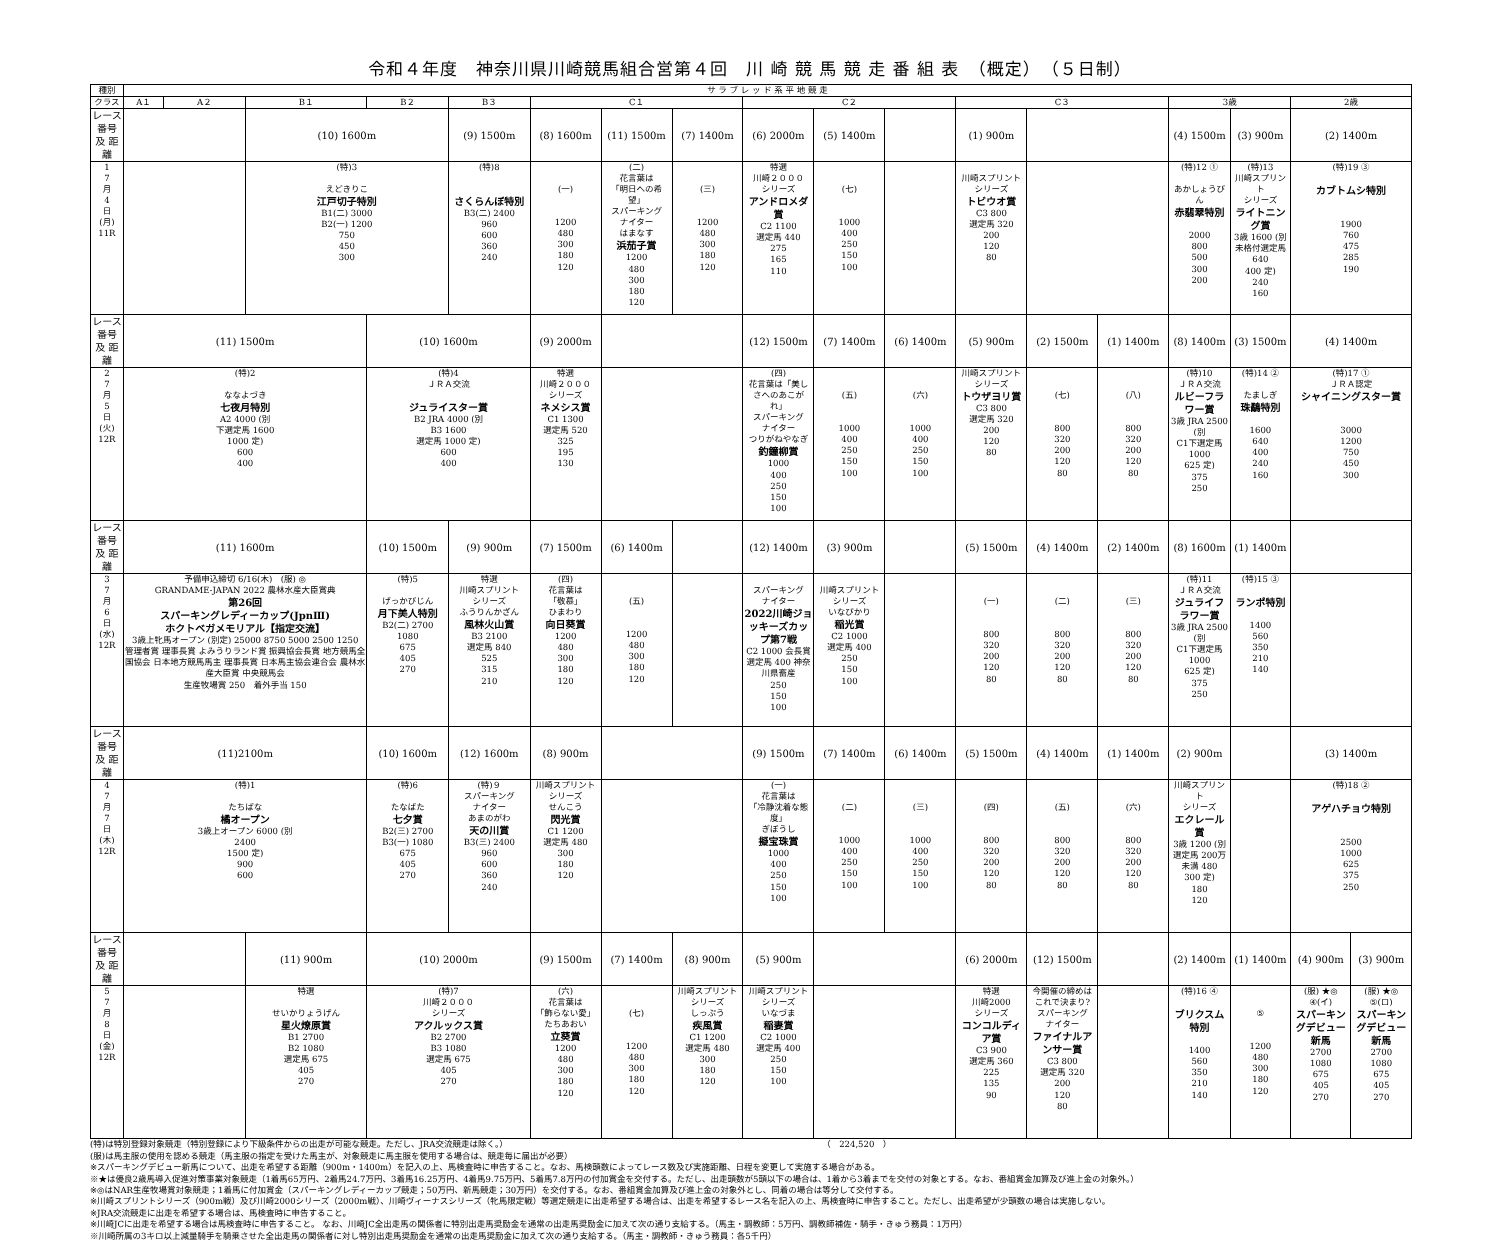令和４年度　神奈川県川崎競馬組合営第４回　川 崎 競 馬 競 走 番 組 表　（概定）　（５日制）
| 種別 | サ ラ ブ レ ッ ド 系 平 地 競 走 | | | | | | | | | | | | | | | | | |
| --- | --- | --- | --- | --- | --- | --- | --- | --- | --- | --- | --- | --- | --- | --- | --- | --- | --- | --- |
| クラス | A１ | A２ | B１ | B２ | B３ | C１ | | | C２ | | | C３ | | | 3歳 | | 2歳 | |
| レース番号 及 距 離 | | | (10) 1600m | | (9) 1500m | (8) 1600m | (11) 1500m | (7) 1400m | (6) 2000m | (5) 1400m | | (1) 900m | | | (4) 1500m | (3) 900m | (2) 1400m | |
| 1 7 月 4 日 (月) 11R | | | (特)3 えどきりこ 江戸切子特別 B1(二) 3000 B2(一) 1200 750 450 300 | | (特)8 さくらんぼ特別 B3(二) 2400 960 600 360 240 | (一) 1200 480 300 180 120 | (二) 花言葉は 「明日への希望」 スパーキング ナイター はまなす 浜茄子賞 1200 480 300 180 120 | (三) 1200 480 300 180 120 | 特選 川崎２０００ シリーズ アンドロメダ賞 C2 1100 選定馬 440 275 165 110 | (七) 1000 400 250 150 100 | | 川崎スプリント シリーズ トビウオ賞 C3 800 選定馬 320 200 120 80 | | | (特)12 ① あかしょうびん 赤翡翠特別 2000 800 500 300 200 | (特)13 川崎スプリント シリーズ ライトニング賞 3歳 1600 (別 未格付選定馬 640 400 定) 240 160 | (特)19 ③ カブトムシ特別 1900 760 475 285 190 | |
| レース番号 及 距 離 | (11) 1500m | | | (10) 1600m | | (9) 2000m | | | (12) 1500m | (7) 1400m | (6) 1400m | (5) 900m | (2) 1500m | (1) 1400m | (8) 1400m | (3) 1500m | (4) 1400m | |
| 2 7 月 5 日 (火) 12R | (特)2 ななよづき 七夜月特別 A2 4000 (別 下選定馬 1600 1000 定) 600 400 | | | (特)4 ＪＲＡ交流 ジュライスター賞 B2 JRA 4000 (別 B3 1600 選定馬 1000 定) 600 400 | | 特選 川崎２０００ シリーズ ネメシス賞 C1 1300 選定馬 520 325 195 130 | | | (四) 花言葉は「美しさへのあこがれ」 スパーキング ナイター つりがねやなぎ 釣鐘柳賞 1000 400 250 150 100 | (五) 1000 400 250 150 100 | (六) 1000 400 250 150 100 | 川崎スプリント シリーズ トウザヨリ賞 C3 800 選定馬 320 200 120 80 | (七) 800 320 200 120 80 | (八) 800 320 200 120 80 | (特)10 ＪＲＡ交流 ルビーフラワー賞 3歳 JRA 2500 (別 C1下選定馬 1000 625 定) 375 250 | (特)14 ② たましぎ 珠鷸特別 1600 640 400 240 160 | (特)17 ① ＪＲＡ認定 シャイニングスター賞 3000 1200 750 450 300 | |
| レース番号 及 距 離 | (11) 1600m | | | (10) 1500m | (9) 900m | (7) 1500m | (6) 1400m | | (12) 1400m | (3) 900m | | (5) 1500m | (4) 1400m | (2) 1400m | (8) 1600m | (1) 1400m | | |
| 3 7 月 6 日 (水) 12R | 予備申込締切 6/16(木) (服) ◎ GRANDAME-JAPAN 2022 農林水産大臣賞典 第26回 スパーキングレディーカップ(JpnⅢ) ホクトベガメモリアル【指定交流】 3歳上牝馬オープン (別定) 25000 8750 5000 2500 1250 管理者賞 理事長賞 よみうりランド賞 振興協会長賞 地方競馬全国協会 日本地方競馬馬主 理事長賞 日本馬主協会連合会 農林水産大臣賞 中央競馬会 生産牧場賞 250 着外手当 150 | | | (特)5 げっかびじん 月下美人特別 B2(二) 2700 1080 675 405 270 | 特選 川崎スプリント シリーズ ふうりんかざん 風林火山賞 B3 2100 選定馬 840 525 315 210 | (四) 花言葉は 「敬慕」 ひまわり 向日葵賞 1200 480 300 180 120 | (五) 1200 480 300 180 120 | | スパーキング ナイター 2022川崎ジョッキーズカップ第7戦 C2 1000 会長賞 選定馬 400 神奈川県畜産 250 150 100 | 川崎スプリント シリーズ いなびかり 稲光賞 C2 1000 選定馬 400 250 150 100 | | (一) 800 320 200 120 80 | (二) 800 320 200 120 80 | (三) 800 320 200 120 80 | (特)11 ＪＲＡ交流 ジュライフラワー賞 3歳 JRA 2500 (別 C1下選定馬 1000 625 定) 375 250 | (特)15 ③ ランポ特別 1400 560 350 210 140 | | |
| レース番号 及 距 離 | (11)2100m | | | (10) 1600m | (12) 1600m | (8) 900m | | | (9) 1500m | (7) 1400m | (6) 1400m | (5) 1500m | (4) 1400m | (1) 1400m | (2) 900m | | (3) 1400m | |
| 4 7 月 7 日 (木) 12R | (特)1 たちばな 橘オープン 3歳上オープン 6000 (別 2400 1500 定) 900 600 | | | (特)6 たなばた 七夕賞 B2(三) 2700 B3(一) 1080 675 405 270 | (特)９ スパーキング ナイター あまのがわ 天の川賞 B3(三) 2400 960 600 360 240 | 川崎スプリント シリーズ せんこう 閃光賞 C1 1200 選定馬 480 300 180 120 | | | (一) 花言葉は 「冷静沈着な態度」 ぎぼうし 擬宝珠賞 1000 400 250 150 100 | (二) 1000 400 250 150 100 | (三) 1000 400 250 150 100 | (四) 800 320 200 120 80 | (五) 800 320 200 120 80 | (六) 800 320 200 120 80 | 川崎スプリント シリーズ エクレール賞 3歳 1200 (別 選定馬 200万未満 480 300 定) 180 120 | | (特)18 ② アゲハチョウ特別 2500 1000 625 375 250 | |
| レース番号 及 距 離 | | | (11) 900m | (10) 2000m | | (9) 1500m | (7) 1400m | (8) 900m | (5) 900m | | | (6) 2000m | (12) 1500m | | (2) 1400m | (1) 1400m | (4) 900m | (3) 900m |
| 5 7 月 8 日 (金) 12R | | | 特選 せいかりょうげん 星火燎原賞 B1 2700 B2 1080 選定馬 675 405 270 | (特)7 川崎２０００ シリーズ アクルックス賞 B2 2700 B3 1080 選定馬 675 405 270 | | (六) 花言葉は 「飾らない愛」 たちあおい 立葵賞 1200 480 300 180 120 | (七) 1200 480 300 180 120 | 川崎スプリント シリーズ しっぷう 疾風賞 C1 1200 選定馬 480 300 180 120 | 川崎スプリント シリーズ いなづま 稲妻賞 C2 1000 選定馬 400 250 150 100 | | | 特選 川崎2000 シリーズ コンコルディア賞 C3 900 選定馬 360 225 135 90 | 今開催の締めはこれで決まり? スパーキング ナイター ファイナルアンサー賞 C3 800 選定馬 320 200 120 80 | | (特)16 ④ ブリクスム特別 1400 560 350 210 140 | ⑤ 1200 480 300 180 120 | (服) ★◎ ④(イ) スパーキングデビュー新馬 2700 1080 675 405 270 | (服) ★◎ ⑤(ロ) スパーキングデビュー新馬 2700 1080 675 405 270 |
(特)は特別登録対象競走（特別登録により下級条件からの出走が可能な競走。ただし、JRA交流競走は除く。）　　　　　　　　　　　　　　　　　　　　　　　　　　　　　　　　　　　　　　（　224,520　）
(服)は馬主服の使用を認める競走（馬主服の指定を受けた馬主が、対象競走に馬主服を使用する場合は、競走毎に届出が必要）
※スパーキングデビュー新馬について、出走を希望する距離（900m・1400m）を記入の上、馬検査時に申告すること。なお、馬検頭数によってレース数及び実施距離、日程を変更して実施する場合がある。
※★は優良2歳馬導入促進対策事業対象競走（1着馬65万円、2着馬24.7万円、3着馬16.25万円、4着馬9.75万円、5着馬7.8万円の付加賞金を交付する。ただし、出走頭数が5頭以下の場合は、1着から3着までを交付の対象とする。なお、番組賞金加算及び進上金の対象外。）
※◎はNAR生産牧場賞対象競走；1着馬に付加賞金（スパーキングレディーカップ競走；50万円、新馬競走；30万円）を交付する。なお、番組賞金加算及び進上金の対象外とし、同着の場合は等分して交付する。
※川崎スプリントシリーズ（900m戦）及び川崎2000シリーズ（2000m戦）、川崎ヴィーナスシリーズ（牝馬限定戦）等選定競走に出走希望する場合は、出走を希望するレース名を記入の上、馬検査時に申告すること。ただし、出走希望が少頭数の場合は実施しない。
※JRA交流競走に出走を希望する場合は、馬検査時に申告すること。
※川崎JCに出走を希望する場合は馬検査時に申告すること。 なお、川崎JC全出走馬の関係者に特別出走馬奨励金を通常の出走馬奨励金に加えて次の通り支給する。（馬主・調教師：5万円、調教師補佐・騎手・きゅう務員：1万円）
※川崎所属の3キロ以上減量騎手を騎乗させた全出走馬の関係者に対し特別出走馬奨励金を通常の出走馬奨励金に加えて次の通り支給する。（馬主・調教師・きゅう務員：各5千円）